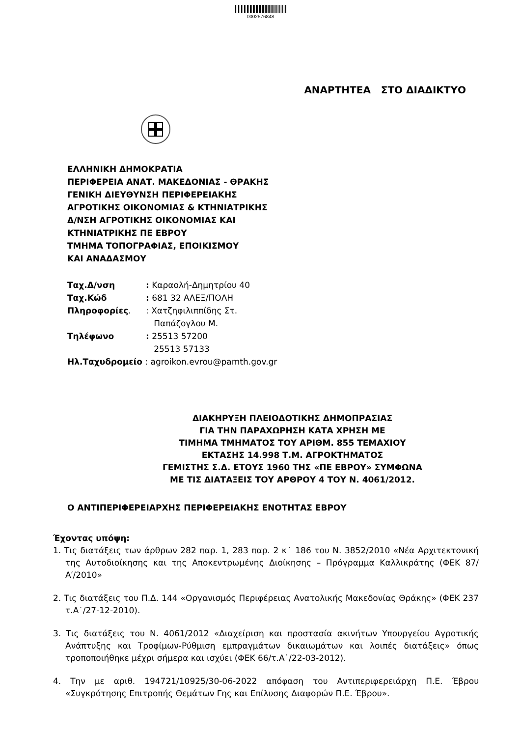0002576848
ΑΝΑΡΤΗΤΕΑ ΣΤΟ ΔΙΑΔΙΚΤΥΟ
ΕΛΛΗΝΙΚΗ ΔΗΜΟΚΡΑΤΙΑ
ΠΕΡΙΦΕΡΕΙΑ ΑΝΑΤ. ΜΑΚΕΔΟΝΙΑΣ - ΘΡΑΚΗΣ
ΓΕΝΙΚΗ ΔΙΕΥΘΥΝΣΗ ΠΕΡΙΦΕΡΕΙΑΚΗΣ
ΑΓΡΟΤΙΚΗΣ ΟΙΚΟΝΟΜΙΑΣ & ΚΤΗΝΙΑΤΡΙΚΗΣ
Δ/ΝΣΗ ΑΓΡΟΤΙΚΗΣ ΟΙΚΟΝΟΜΙΑΣ ΚΑΙ
ΚΤΗΝΙΑΤΡΙΚΗΣ ΠΕ ΕΒΡΟΥ
ΤΜΗΜΑ ΤΟΠΟΓΡΑΦΙΑΣ, ΕΠΟΙΚΙΣΜΟΥ
ΚΑΙ ΑΝΑΔΑΣΜΟΥ
| Ταχ.Δ/νση | : Καραολή-Δημητρίου 40 |
| Ταχ.Κώδ | : 681 32 ΑΛΕΞ/ΠΟΛΗ |
| Πληροφορίες . | : Χατζηφιλιππίδης Στ. Παπάζογλου Μ. |
| Τηλέφωνο | : 25513 57200 25513 57133 |
| Ηλ.Ταχυδρομείο : agroikon.evrou@pamth.gov.gr | |
ΔΙΑΚΗΡΥΞΗ ΠΛΕΙΟΔΟΤΙΚΗΣ ΔΗΜΟΠΡΑΣΙΑΣ
ΓΙΑ ΤΗΝ ΠΑΡΑΧΩΡΗΣΗ ΚΑΤΑ ΧΡΗΣΗ ΜΕ
ΤΙΜΗΜΑ ΤΜΗΜΑΤΟΣ ΤΟΥ ΑΡΙΘΜ. 855 ΤΕΜΑΧΙΟΥ
ΕΚΤΑΣΗΣ 14.998 Τ.Μ. ΑΓΡΟΚΤΗΜΑΤΟΣ
ΓΕΜΙΣΤΗΣ Σ.Δ. ΕΤΟΥΣ 1960 ΤΗΣ «ΠΕ ΕΒΡΟΥ» ΣΥΜΦΩΝΑ
ΜΕ ΤΙΣ ΔΙΑΤΑΞΕΙΣ ΤΟΥ ΑΡΘΡΟΥ 4 ΤΟΥ Ν. 4061/2012.
Ο ΑΝΤΙΠΕΡΙΦΕΡΕΙΑΡΧΗΣ ΠΕΡΙΦΕΡΕΙΑΚΗΣ ΕΝΟΤΗΤΑΣ ΕΒΡΟΥ
Έχοντας υπόψη:
1. Τις διατάξεις των άρθρων 282 παρ. 1, 283 παρ. 2 κ˙ 186 του Ν. 3852/2010 «Νέα Αρχιτεκτονική της Αυτοδιοίκησης και της Αποκεντρωμένης Διοίκησης – Πρόγραμμα Καλλικράτης (ΦΕΚ 87/Α′/2010»
2. Τις διατάξεις του Π.Δ. 144 «Οργανισμός Περιφέρειας Ανατολικής Μακεδονίας Θράκης» (ΦΕΚ 237 τ.Α˙/27-12-2010).
3. Τις διατάξεις του Ν. 4061/2012 «Διαχείριση και προστασία ακινήτων Υπουργείου Αγροτικής Ανάπτυξης και Τροφίμων-Ρύθμιση εμπραγμάτων δικαιωμάτων και λοιπές διατάξεις» όπως τροποποιήθηκε μέχρι σήμερα και ισχύει (ΦΕΚ 66/τ.Α˙/22-03-2012).
4. Την με αριθ. 194721/10925/30-06-2022 απόφαση του Αντιπεριφερειάρχη Π.Ε. Έβρου «Συγκρότησης Επιτροπής Θεμάτων Γης και Επίλυσης Διαφορών Π.Ε. Έβρου».